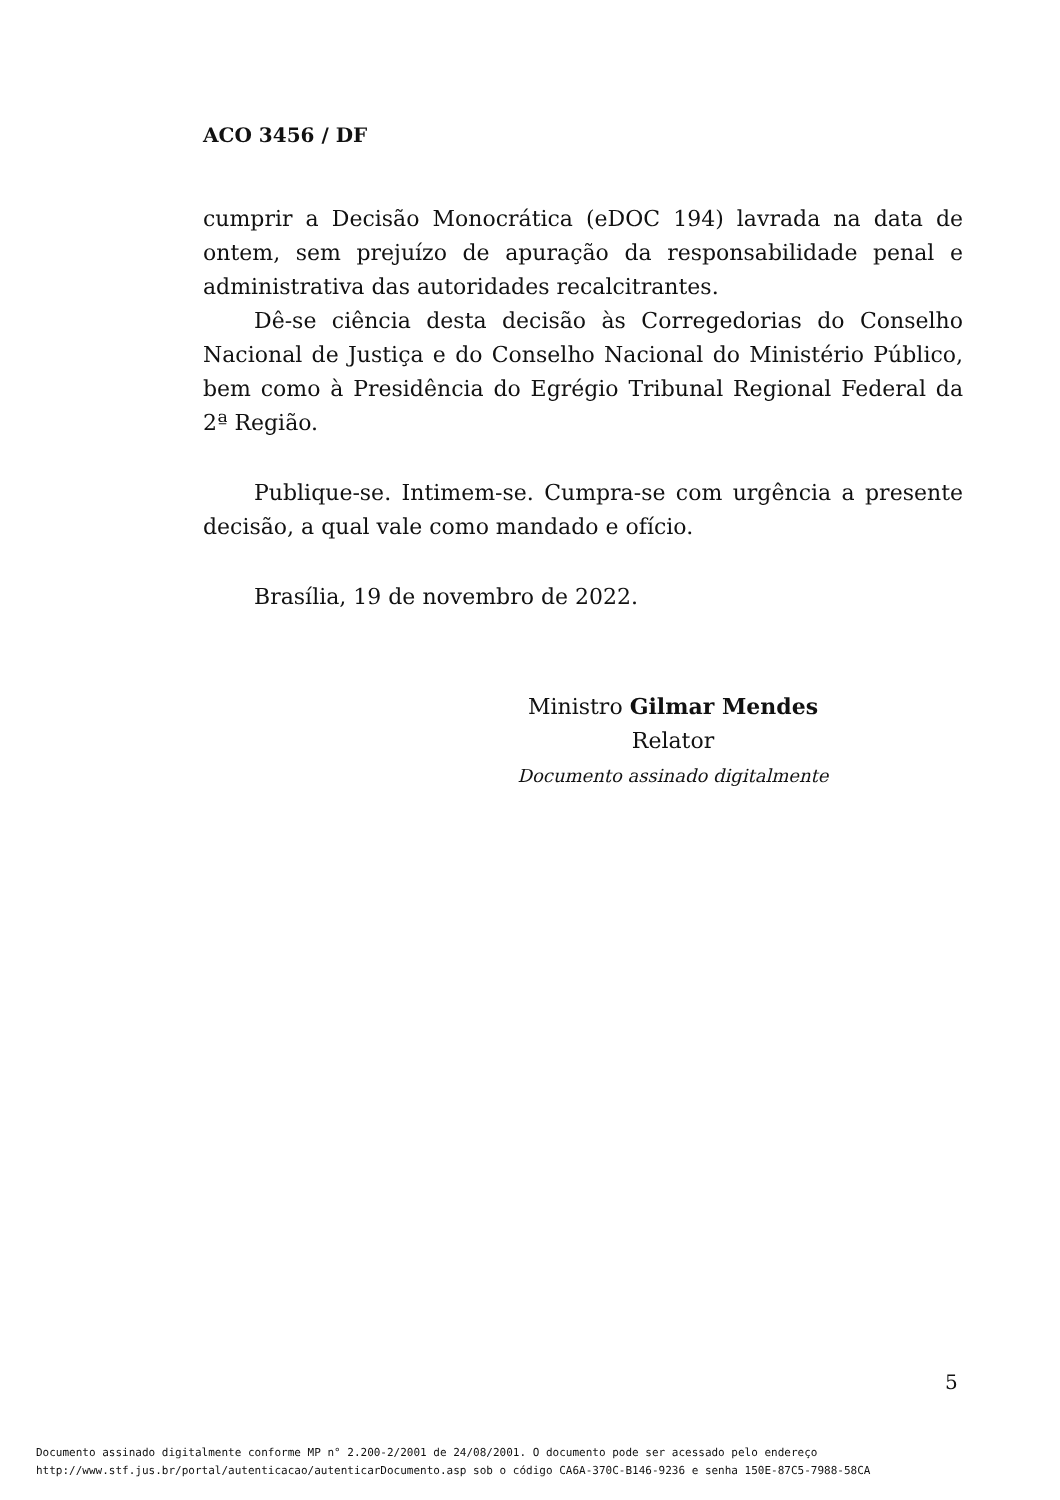ACO 3456 / DF
cumprir a Decisão Monocrática (eDOC 194) lavrada na data de ontem, sem prejuízo de apuração da responsabilidade penal e administrativa das autoridades recalcitrantes.
Dê-se ciência desta decisão às Corregedorias do Conselho Nacional de Justiça e do Conselho Nacional do Ministério Público, bem como à Presidência do Egrégio Tribunal Regional Federal da 2ª Região.
Publique-se. Intimem-se. Cumpra-se com urgência a presente decisão, a qual vale como mandado e ofício.
Brasília, 19 de novembro de 2022.
Ministro Gilmar Mendes
Relator
Documento assinado digitalmente
5
Documento assinado digitalmente conforme MP n° 2.200-2/2001 de 24/08/2001. O documento pode ser acessado pelo endereço
http://www.stf.jus.br/portal/autenticacao/autenticarDocumento.asp sob o código CA6A-370C-B146-9236 e senha 150E-87C5-7988-58CA